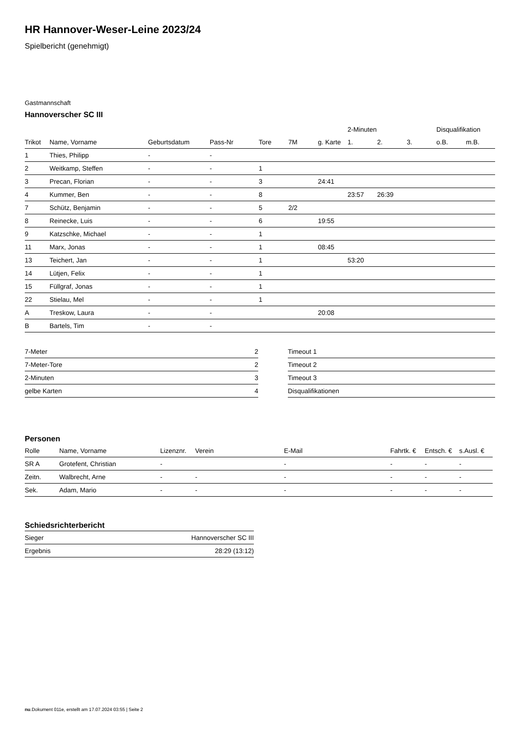HR Hannover-Weser-Leine 2023/24
Spielbericht (genehmigt)
Gastmannschaft
Hannoverscher SC III
| | | | | | | | 2-Minuten | | | Disqualifikation | |
| --- | --- | --- | --- | --- | --- | --- | --- | --- | --- | --- | --- |
| Trikot | Name, Vorname | Geburtsdatum | Pass-Nr | Tore | 7M | g. Karte | 1. | 2. | 3. | o.B. | m.B. |
| 1 | Thies, Philipp | - | - | | | | | | | | |
| 2 | Weitkamp, Steffen | - | - | 1 | | | | | | | |
| 3 | Precan, Florian | - | - | 3 | | 24:41 | | | | | |
| 4 | Kummer, Ben | - | - | 8 | | | 23:57 | 26:39 | | | |
| 7 | Schütz, Benjamin | - | - | 5 | 2/2 | | | | | | |
| 8 | Reinecke, Luis | - | - | 6 | | 19:55 | | | | | |
| 9 | Katzschke, Michael | - | - | 1 | | | | | | | |
| 11 | Marx, Jonas | - | - | 1 | | 08:45 | | | | | |
| 13 | Teichert, Jan | - | - | 1 | | | 53:20 | | | | |
| 14 | Lütjen, Felix | - | - | 1 | | | | | | | |
| 15 | Füllgraf, Jonas | - | - | 1 | | | | | | | |
| 22 | Stielau, Mel | - | - | 1 | | | | | | | |
| A | Treskow, Laura | - | - | | | 20:08 | | | | | |
| B | Bartels, Tim | - | - | | | | | | | | |
| 7-Meter | 2 |
| 7-Meter-Tore | 2 |
| 2-Minuten | 3 |
| gelbe Karten | 4 |
| Timeout 1 |
| Timeout 2 |
| Timeout 3 |
| Disqualifikationen |
Personen
| Rolle | Name, Vorname | Lizenznr. | Verein | E-Mail | Fahrtk. € | Entsch. € | s.Ausl. € |
| --- | --- | --- | --- | --- | --- | --- | --- |
| SR A | Grotefent, Christian | - | | - | - | - | - |
| Zeitn. | Walbrecht, Arne | - | - | - | - | - | - |
| Sek. | Adam, Mario | - | - | - | - | - | - |
Schiedsrichterbericht
| Sieger | Hannoverscher SC III |
| Ergebnis | 28:29 (13:12) |
nu.Dokument 011e, erstellt am 17.07.2024 03:55 | Seite 2